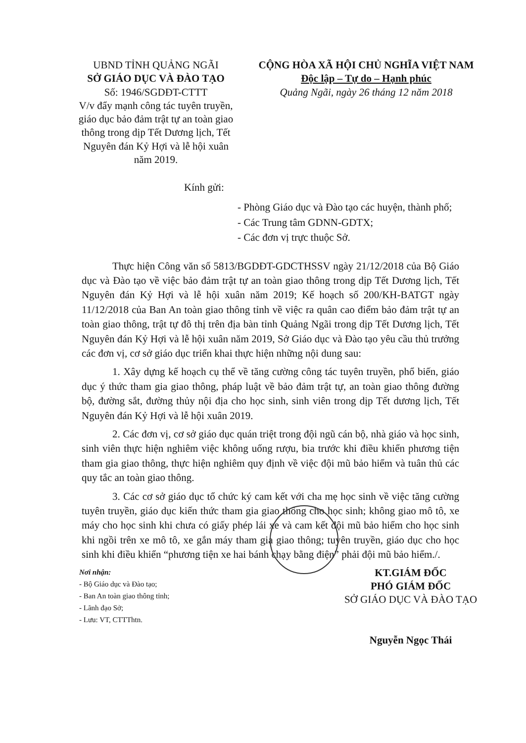UBND TỈNH QUẢNG NGÃI
SỞ GIÁO DỤC VÀ ĐÀO TẠO
Số: 1946/SGDĐT-CTTT
V/v đẩy mạnh công tác tuyên truyền, giáo dục bảo đảm trật tự an toàn giao thông trong dịp Tết Dương lịch, Tết Nguyên đán Kỷ Hợi và lễ hội xuân năm 2019.
CỘNG HÒA XÃ HỘI CHỦ NGHĨA VIỆT NAM
Độc lập – Tự do – Hạnh phúc
Quảng Ngãi, ngày 26 tháng 12 năm 2018
Kính gửi:
- Phòng Giáo dục và Đào tạo các huyện, thành phố;
- Các Trung tâm GDNN-GDTX;
- Các đơn vị trực thuộc Sở.
Thực hiện Công văn số 5813/BGDĐT-GDCTHSSV ngày 21/12/2018 của Bộ Giáo dục và Đào tạo về việc bảo đảm trật tự an toàn giao thông trong dịp Tết Dương lịch, Tết Nguyên đán Kỷ Hợi và lễ hội xuân năm 2019; Kế hoạch số 200/KH-BATGT ngày 11/12/2018 của Ban An toàn giao thông tỉnh về việc ra quân cao điểm bảo đảm trật tự an toàn giao thông, trật tự đô thị trên địa bàn tỉnh Quảng Ngãi trong dịp Tết Dương lịch, Tết Nguyên đán Kỷ Hợi và lễ hội xuân năm 2019, Sở Giáo dục và Đào tạo yêu cầu thủ trưởng các đơn vị, cơ sở giáo dục triển khai thực hiện những nội dung sau:
1. Xây dựng kế hoạch cụ thể về tăng cường công tác tuyên truyền, phổ biến, giáo dục ý thức tham gia giao thông, pháp luật về bảo đảm trật tự, an toàn giao thông đường bộ, đường sắt, đường thủy nội địa cho học sinh, sinh viên trong dịp Tết dương lịch, Tết Nguyên đán Kỷ Hợi và lễ hội xuân 2019.
2. Các đơn vị, cơ sở giáo dục quán triệt trong đội ngũ cán bộ, nhà giáo và học sinh, sinh viên thực hiện nghiêm việc không uống rượu, bia trước khi điều khiển phương tiện tham gia giao thông, thực hiện nghiêm quy định về việc đội mũ bảo hiểm và tuân thủ các quy tắc an toàn giao thông.
3. Các cơ sở giáo dục tổ chức ký cam kết với cha mẹ học sinh về việc tăng cường tuyên truyền, giáo dục kiến thức tham gia giao thông cho học sinh; không giao mô tô, xe máy cho học sinh khi chưa có giấy phép lái xe và cam kết đội mũ bảo hiểm cho học sinh khi ngồi trên xe mô tô, xe gắn máy tham gia giao thông; tuyên truyền, giáo dục cho học sinh khi điều khiển “phương tiện xe hai bánh chạy bằng điện” phải đội mũ bảo hiểm./.
Nơi nhận:
- Bộ Giáo dục và Đào tạo;
- Ban An toàn giao thông tỉnh;
- Lãnh đạo Sở;
- Lưu: VT, CTTThtn.
KT.GIÁM ĐỐC
PHÓ GIÁM ĐỐC
SỞ GIÁO DỤC VÀ ĐÀO TẠO
Nguyễn Ngọc Thái